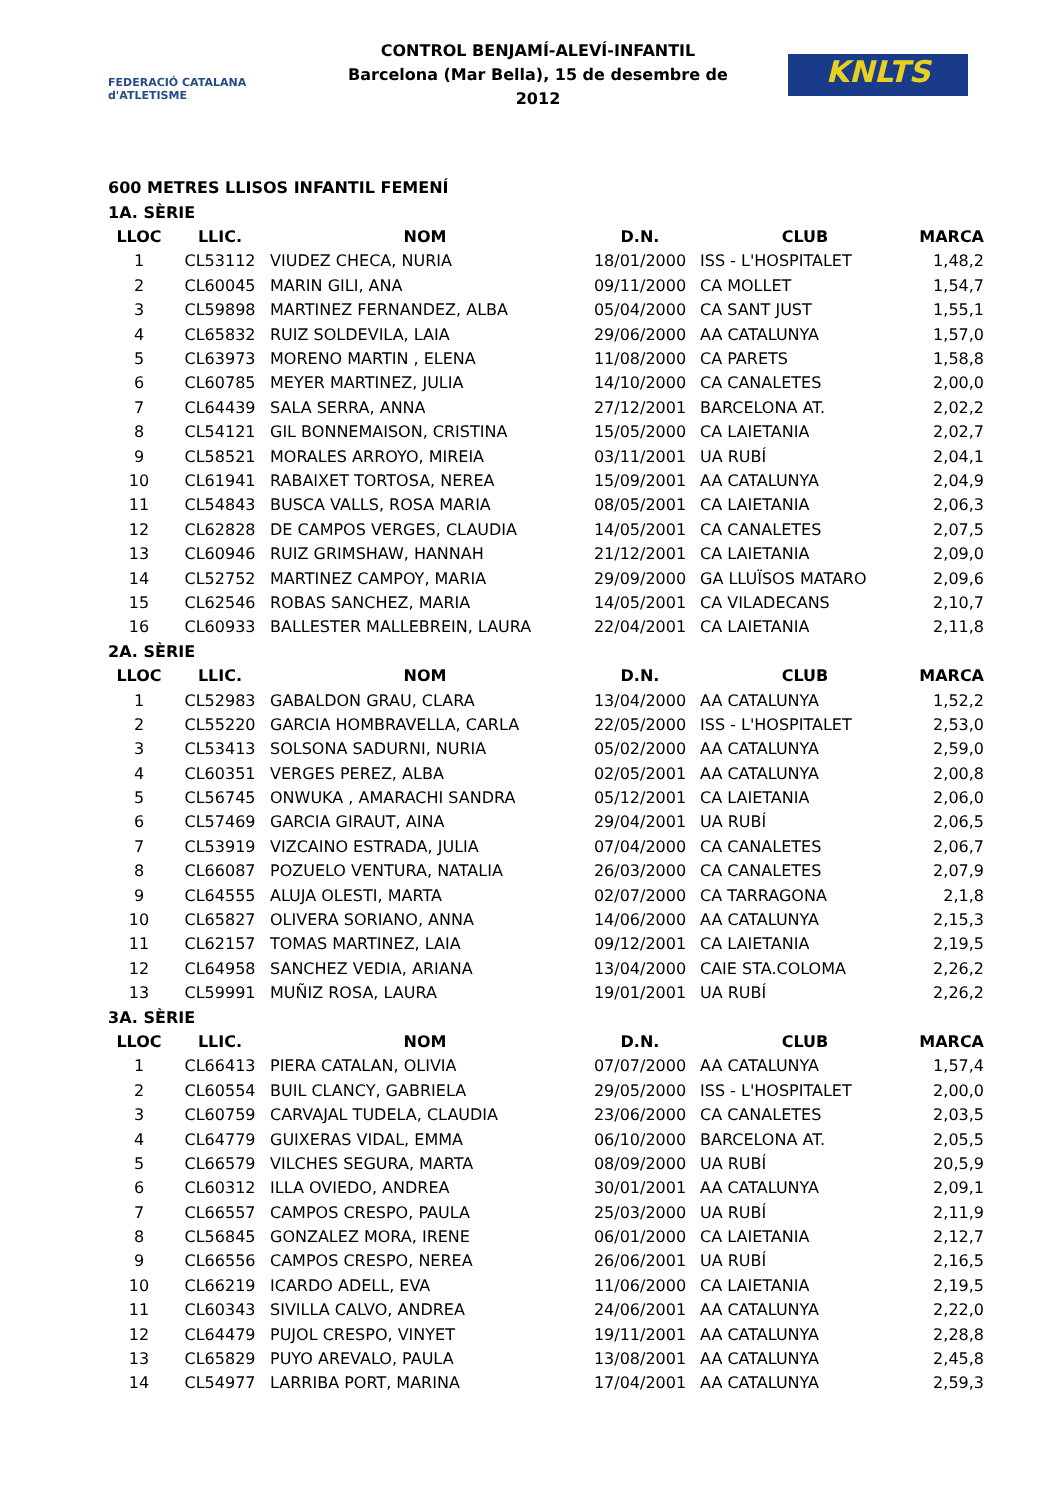FEDERACIÓ CATALANA d'ATLETISME
CONTROL BENJAMÍ-ALEVÍ-INFANTIL
Barcelona (Mar Bella), 15 de desembre de 2012
KNLTS
600 METRES LLISOS INFANTIL FEMENÍ
| 1A. SÈRIE | | | | | |
| LLOC | LLIC. | NOM | D.N. | CLUB | MARCA |
| 1 | CL53112 | VIUDEZ CHECA, NURIA | 18/01/2000 | ISS - L'HOSPITALET | 1,48,2 |
| 2 | CL60045 | MARIN GILI, ANA | 09/11/2000 | CA MOLLET | 1,54,7 |
| 3 | CL59898 | MARTINEZ FERNANDEZ, ALBA | 05/04/2000 | CA SANT JUST | 1,55,1 |
| 4 | CL65832 | RUIZ SOLDEVILA, LAIA | 29/06/2000 | AA CATALUNYA | 1,57,0 |
| 5 | CL63973 | MORENO MARTIN , ELENA | 11/08/2000 | CA PARETS | 1,58,8 |
| 6 | CL60785 | MEYER MARTINEZ, JULIA | 14/10/2000 | CA CANALETES | 2,00,0 |
| 7 | CL64439 | SALA SERRA, ANNA | 27/12/2001 | BARCELONA AT. | 2,02,2 |
| 8 | CL54121 | GIL BONNEMAISON, CRISTINA | 15/05/2000 | CA LAIETANIA | 2,02,7 |
| 9 | CL58521 | MORALES ARROYO, MIREIA | 03/11/2001 | UA RUBÍ | 2,04,1 |
| 10 | CL61941 | RABAIXET TORTOSA, NEREA | 15/09/2001 | AA CATALUNYA | 2,04,9 |
| 11 | CL54843 | BUSCA VALLS, ROSA MARIA | 08/05/2001 | CA LAIETANIA | 2,06,3 |
| 12 | CL62828 | DE CAMPOS VERGES, CLAUDIA | 14/05/2001 | CA CANALETES | 2,07,5 |
| 13 | CL60946 | RUIZ GRIMSHAW, HANNAH | 21/12/2001 | CA LAIETANIA | 2,09,0 |
| 14 | CL52752 | MARTINEZ CAMPOY, MARIA | 29/09/2000 | GA LLUÏSOS MATARO | 2,09,6 |
| 15 | CL62546 | ROBAS SANCHEZ, MARIA | 14/05/2001 | CA VILADECANS | 2,10,7 |
| 16 | CL60933 | BALLESTER MALLEBREIN, LAURA | 22/04/2001 | CA LAIETANIA | 2,11,8 |
| 2A. SÈRIE | | | | | |
| LLOC | LLIC. | NOM | D.N. | CLUB | MARCA |
| 1 | CL52983 | GABALDON GRAU, CLARA | 13/04/2000 | AA CATALUNYA | 1,52,2 |
| 2 | CL55220 | GARCIA HOMBRAVELLA, CARLA | 22/05/2000 | ISS - L'HOSPITALET | 2,53,0 |
| 3 | CL53413 | SOLSONA SADURNI, NURIA | 05/02/2000 | AA CATALUNYA | 2,59,0 |
| 4 | CL60351 | VERGES PEREZ, ALBA | 02/05/2001 | AA CATALUNYA | 2,00,8 |
| 5 | CL56745 | ONWUKA , AMARACHI SANDRA | 05/12/2001 | CA LAIETANIA | 2,06,0 |
| 6 | CL57469 | GARCIA GIRAUT, AINA | 29/04/2001 | UA RUBÍ | 2,06,5 |
| 7 | CL53919 | VIZCAINO ESTRADA, JULIA | 07/04/2000 | CA CANALETES | 2,06,7 |
| 8 | CL66087 | POZUELO VENTURA, NATALIA | 26/03/2000 | CA CANALETES | 2,07,9 |
| 9 | CL64555 | ALUJA OLESTI, MARTA | 02/07/2000 | CA TARRAGONA | 2,1,8 |
| 10 | CL65827 | OLIVERA SORIANO, ANNA | 14/06/2000 | AA CATALUNYA | 2,15,3 |
| 11 | CL62157 | TOMAS MARTINEZ, LAIA | 09/12/2001 | CA LAIETANIA | 2,19,5 |
| 12 | CL64958 | SANCHEZ VEDIA, ARIANA | 13/04/2000 | CAIE STA.COLOMA | 2,26,2 |
| 13 | CL59991 | MUÑIZ ROSA, LAURA | 19/01/2001 | UA RUBÍ | 2,26,2 |
| 3A. SÈRIE | | | | | |
| LLOC | LLIC. | NOM | D.N. | CLUB | MARCA |
| 1 | CL66413 | PIERA CATALAN, OLIVIA | 07/07/2000 | AA CATALUNYA | 1,57,4 |
| 2 | CL60554 | BUIL CLANCY, GABRIELA | 29/05/2000 | ISS - L'HOSPITALET | 2,00,0 |
| 3 | CL60759 | CARVAJAL TUDELA, CLAUDIA | 23/06/2000 | CA CANALETES | 2,03,5 |
| 4 | CL64779 | GUIXERAS VIDAL, EMMA | 06/10/2000 | BARCELONA AT. | 2,05,5 |
| 5 | CL66579 | VILCHES SEGURA, MARTA | 08/09/2000 | UA RUBÍ | 20,5,9 |
| 6 | CL60312 | ILLA OVIEDO, ANDREA | 30/01/2001 | AA CATALUNYA | 2,09,1 |
| 7 | CL66557 | CAMPOS CRESPO, PAULA | 25/03/2000 | UA RUBÍ | 2,11,9 |
| 8 | CL56845 | GONZALEZ MORA, IRENE | 06/01/2000 | CA LAIETANIA | 2,12,7 |
| 9 | CL66556 | CAMPOS CRESPO, NEREA | 26/06/2001 | UA RUBÍ | 2,16,5 |
| 10 | CL66219 | ICARDO ADELL, EVA | 11/06/2000 | CA LAIETANIA | 2,19,5 |
| 11 | CL60343 | SIVILLA CALVO, ANDREA | 24/06/2001 | AA CATALUNYA | 2,22,0 |
| 12 | CL64479 | PUJOL CRESPO, VINYET | 19/11/2001 | AA CATALUNYA | 2,28,8 |
| 13 | CL65829 | PUYO AREVALO, PAULA | 13/08/2001 | AA CATALUNYA | 2,45,8 |
| 14 | CL54977 | LARRIBA PORT, MARINA | 17/04/2001 | AA CATALUNYA | 2,59,3 |